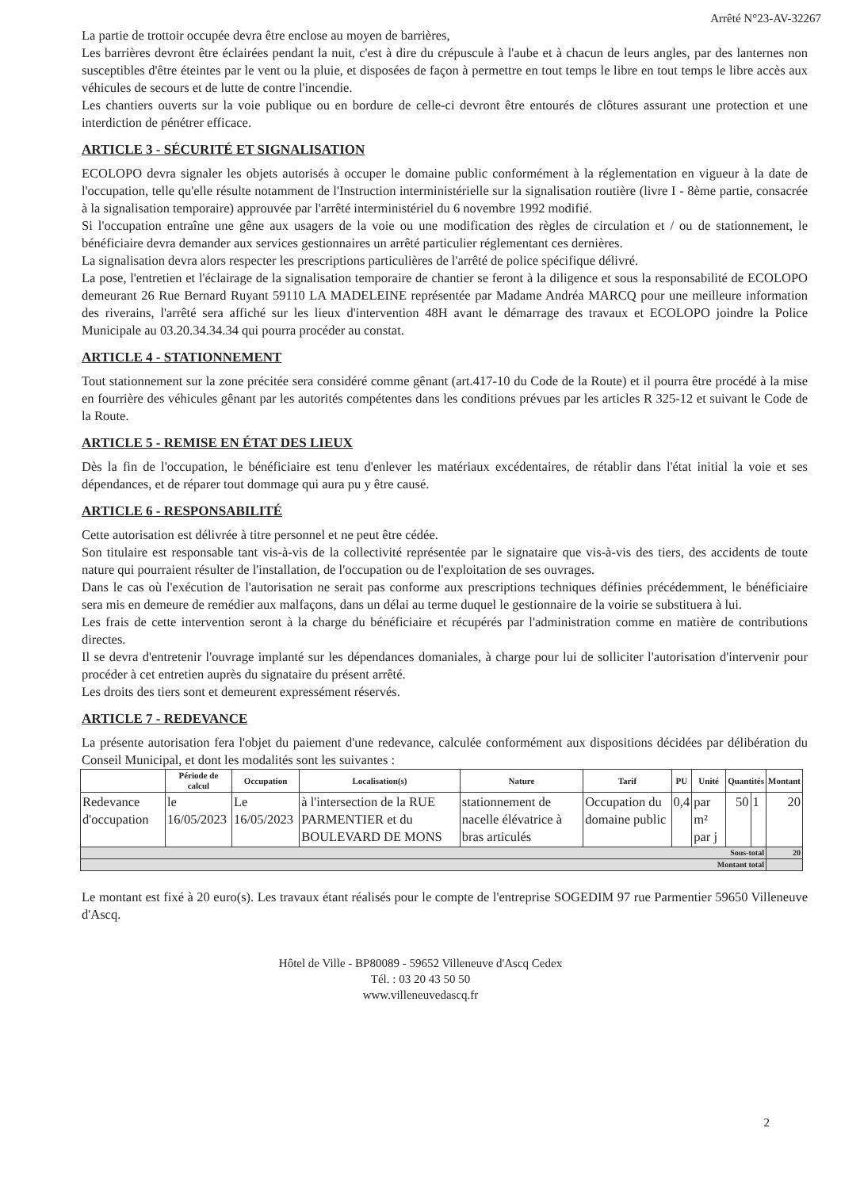Arrêté N°23-AV-32267
La partie de trottoir occupée devra être enclose au moyen de barrières,
Les barrières devront être éclairées pendant la nuit, c'est à dire du crépuscule à l'aube et à chacun de leurs angles, par des lanternes non susceptibles d'être éteintes par le vent ou la pluie, et disposées de façon à permettre en tout temps le libre en tout temps le libre accès aux véhicules de secours et de lutte de contre l'incendie.
Les chantiers ouverts sur la voie publique ou en bordure de celle-ci devront être entourés de clôtures assurant une protection et une interdiction de pénétrer efficace.
ARTICLE 3 - SÉCURITÉ ET SIGNALISATION
ECOLOPO devra signaler les objets autorisés à occuper le domaine public conformément à la réglementation en vigueur à la date de l'occupation, telle qu'elle résulte notamment de l'Instruction interministérielle sur la signalisation routière (livre I - 8ème partie, consacrée à la signalisation temporaire) approuvée par l'arrêté interministériel du 6 novembre 1992 modifié.
Si l'occupation entraîne une gêne aux usagers de la voie ou une modification des règles de circulation et / ou de stationnement, le bénéficiaire devra demander aux services gestionnaires un arrêté particulier réglementant ces dernières.
La signalisation devra alors respecter les prescriptions particulières de l'arrêté de police spécifique délivré.
La pose, l'entretien et l'éclairage de la signalisation temporaire de chantier se feront à la diligence et sous la responsabilité de ECOLOPO demeurant 26 Rue Bernard Ruyant 59110 LA MADELEINE représentée par Madame Andréa MARCQ pour une meilleure information des riverains, l'arrêté sera affiché sur les lieux d'intervention 48H avant le démarrage des travaux et ECOLOPO joindre la Police Municipale au 03.20.34.34.34 qui pourra procéder au constat.
ARTICLE 4 - STATIONNEMENT
Tout stationnement sur la zone précitée sera considéré comme gênant (art.417-10 du Code de la Route) et il pourra être procédé à la mise en fourrière des véhicules gênant par les autorités compétentes dans les conditions prévues par les articles R 325-12 et suivant le Code de la Route.
ARTICLE 5 - REMISE EN ÉTAT DES LIEUX
Dès la fin de l'occupation, le bénéficiaire est tenu d'enlever les matériaux excédentaires, de rétablir dans l'état initial la voie et ses dépendances, et de réparer tout dommage qui aura pu y être causé.
ARTICLE 6 - RESPONSABILITÉ
Cette autorisation est délivrée à titre personnel et ne peut être cédée.
Son titulaire est responsable tant vis-à-vis de la collectivité représentée par le signataire que vis-à-vis des tiers, des accidents de toute nature qui pourraient résulter de l'installation, de l'occupation ou de l'exploitation de ses ouvrages.
Dans le cas où l'exécution de l'autorisation ne serait pas conforme aux prescriptions techniques définies précédemment, le bénéficiaire sera mis en demeure de remédier aux malfaçons, dans un délai au terme duquel le gestionnaire de la voirie se substituera à lui.
Les frais de cette intervention seront à la charge du bénéficiaire et récupérés par l'administration comme en matière de contributions directes.
Il se devra d'entretenir l'ouvrage implanté sur les dépendances domaniales, à charge pour lui de solliciter l'autorisation d'intervenir pour procéder à cet entretien auprès du signataire du présent arrêté.
Les droits des tiers sont et demeurent expressément réservés.
ARTICLE 7 - REDEVANCE
La présente autorisation fera l'objet du paiement d'une redevance, calculée conformément aux dispositions décidées par délibération du Conseil Municipal, et dont les modalités sont les suivantes :
| | Période de calcul | Occupation | Localisation(s) | Nature | Tarif | PU | Unité | Quantités | | Montant |
| --- | --- | --- | --- | --- | --- | --- | --- | --- | --- | --- |
| Redevance d'occupation | le 16/05/2023 | Le 16/05/2023 | à l'intersection de la RUE PARMENTIER et du BOULEVARD DE MONS | stationnement de nacelle élévatrice à bras articulés | Occupation du domaine public | 0,4 | par m² par j | 50 | 1 | 20 |
| Sous-total | | | | | | | | | | 20 |
| Montant total | | | | | | | | | | |
Le montant est fixé à 20 euro(s). Les travaux étant réalisés pour le compte de l'entreprise SOGEDIM 97 rue Parmentier 59650 Villeneuve d'Ascq.
2
Hôtel de Ville - BP80089 - 59652 Villeneuve d'Ascq Cedex
Tél. : 03 20 43 50 50
www.villeneuvedascq.fr